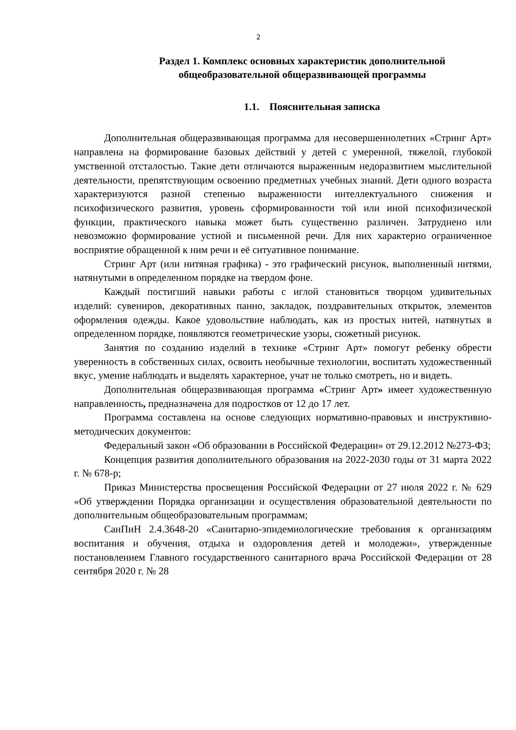2
Раздел 1. Комплекс основных характеристик дополнительной общеобразовательной общеразвивающей программы
1.1. Пояснительная записка
Дополнительная общеразвивающая программа для несовершеннолетних «Стринг Арт» направлена на формирование базовых действий у детей с умеренной, тяжелой, глубокой умственной отсталостью. Такие дети отличаются выраженным недоразвитием мыслительной деятельности, препятствующим освоению предметных учебных знаний. Дети одного возраста характеризуются разной степенью выраженности интеллектуального снижения и психофизического развития, уровень сформированности той или иной психофизической функции, практического навыка может быть существенно различен. Затруднено или невозможно формирование устной и письменной речи. Для них характерно ограниченное восприятие обращенной к ним речи и её ситуативное понимание.
Стринг Арт (или нитяная графика) - это графический рисунок, выполненный нитями, натянутыми в определенном порядке на твердом фоне.
Каждый постигший навыки работы с иглой становиться творцом удивительных изделий: сувениров, декоративных панно, закладок, поздравительных открыток, элементов оформления одежды. Какое удовольствие наблюдать, как из простых нитей, натянутых в определенном порядке, появляются геометрические узоры, сюжетный рисунок.
Занятия по созданию изделий в технике «Стринг Арт» помогут ребенку обрести уверенность в собственных силах, освоить необычные технологии, воспитать художественный вкус, умение наблюдать и выделять характерное, учат не только смотреть, но и видеть.
Дополнительная общеразвивающая программа «Стринг Арт» имеет художественную направленность, предназначена для подростков от 12 до 17 лет.
Программа составлена на основе следующих нормативно-правовых и инструктивно-методических документов:
Федеральный закон «Об образовании в Российской Федерации» от 29.12.2012 №273-ФЗ;
Концепция развития дополнительного образования на 2022-2030 годы от 31 марта 2022 г. № 678-р;
Приказ Министерства просвещения Российской Федерации от 27 июля 2022 г. № 629 «Об утверждении Порядка организации и осуществления образовательной деятельности по дополнительным общеобразовательным программам;
СанПиН 2.4.3648-20 «Санитарно-эпидемиологические требования к организациям воспитания и обучения, отдыха и оздоровления детей и молодежи», утвержденные постановлением Главного государственного санитарного врача Российской Федерации от 28 сентября 2020 г. № 28